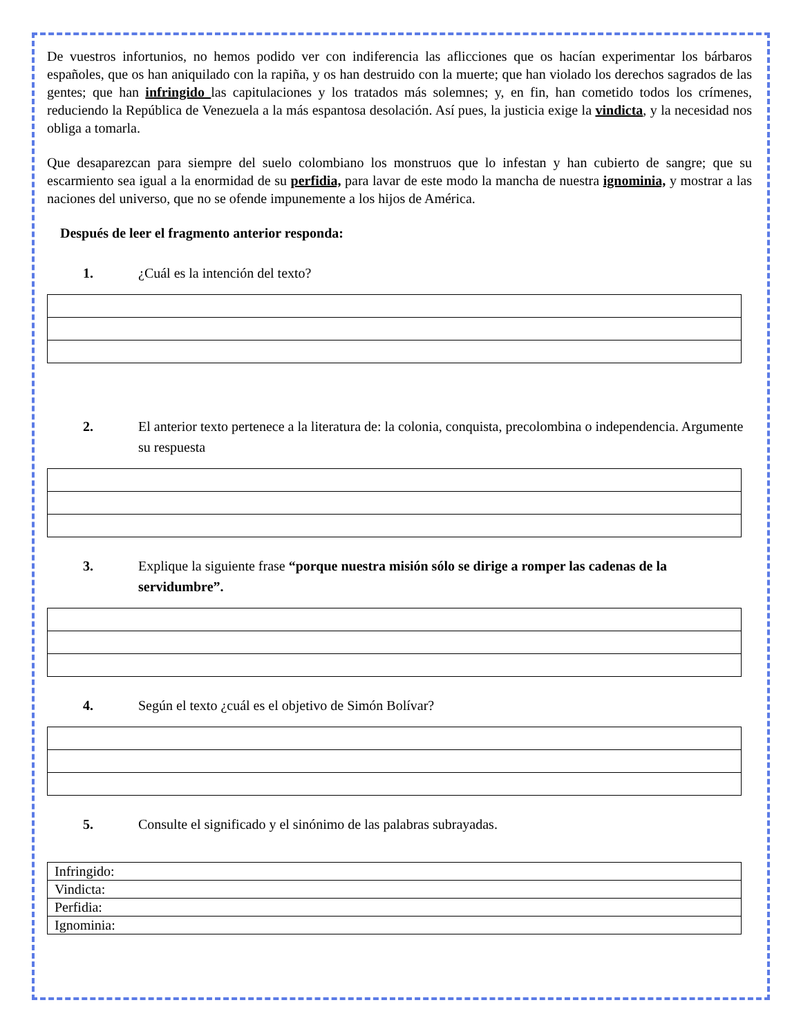De vuestros infortunios, no hemos podido ver con indiferencia las aflicciones que os hacían experimentar los bárbaros españoles, que os han aniquilado con la rapiña, y os han destruido con la muerte; que han violado los derechos sagrados de las gentes; que han infringido las capitulaciones y los tratados más solemnes; y, en fin, han cometido todos los crímenes, reduciendo la República de Venezuela a la más espantosa desolación. Así pues, la justicia exige la vindicta, y la necesidad nos obliga a tomarla.
Que desaparezcan para siempre del suelo colombiano los monstruos que lo infestan y han cubierto de sangre; que su escarmiento sea igual a la enormidad de su perfidia, para lavar de este modo la mancha de nuestra ignominia, y mostrar a las naciones del universo, que no se ofende impunemente a los hijos de América.
Después de leer el fragmento anterior responda:
1. ¿Cuál es la intención del texto?
2. El anterior texto pertenece a la literatura de: la colonia, conquista, precolombina o independencia. Argumente su respuesta
3. Explique la siguiente frase “porque nuestra misión sólo se dirige a romper las cadenas de la servidumbre”.
4. Según el texto ¿cuál es el objetivo de Simón Bolívar?
5. Consulte el significado y el sinónimo de las palabras subrayadas.
| Infringido: |
| Vindicta: |
| Perfidia: |
| Ignominia: |